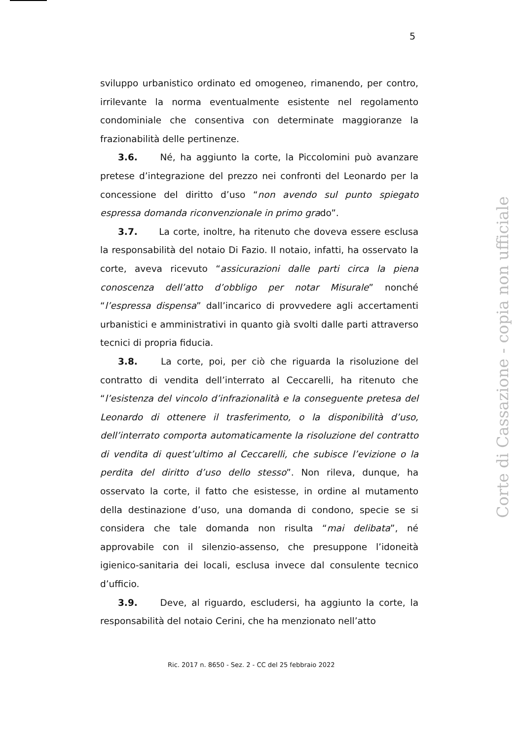5
sviluppo urbanistico ordinato ed omogeneo, rimanendo, per contro, irrilevante la norma eventualmente esistente nel regolamento condominiale che consentiva con determinate maggioranze la frazionabilità delle pertinenze.
3.6. Né, ha aggiunto la corte, la Piccolomini può avanzare pretese d’integrazione del prezzo nei confronti del Leonardo per la concessione del diritto d’uso “non avendo sul punto spiegato espressa domanda riconvenzionale in primo grado”.
3.7. La corte, inoltre, ha ritenuto che doveva essere esclusa la responsabilità del notaio Di Fazio. Il notaio, infatti, ha osservato la corte, aveva ricevuto “assicurazioni dalle parti circa la piena conoscenza dell’atto d’obbligo per notar Misurale” nonché “l’espressa dispensa” dall’incarico di provvedere agli accertamenti urbanistici e amministrativi in quanto già svolti dalle parti attraverso tecnici di propria fiducia.
3.8. La corte, poi, per ciò che riguarda la risoluzione del contratto di vendita dell’interrato al Ceccarelli, ha ritenuto che “l’esistenza del vincolo d’infrazionalità e la conseguente pretesa del Leonardo di ottenere il trasferimento, o la disponibilità d’uso, dell’interrato comporta automaticamente la risoluzione del contratto di vendita di quest’ultimo al Ceccarelli, che subisce l’evizione o la perdita del diritto d’uso dello stesso”. Non rileva, dunque, ha osservato la corte, il fatto che esistesse, in ordine al mutamento della destinazione d’uso, una domanda di condono, specie se si considera che tale domanda non risulta “mai delibata”, né approvabile con il silenzio-assenso, che presuppone l’idoneità igienico-sanitaria dei locali, esclusa invece dal consulente tecnico d’ufficio.
3.9. Deve, al riguardo, escludersi, ha aggiunto la corte, la responsabilità del notaio Cerini, che ha menzionato nell’atto
Ric. 2017 n. 8650 - Sez. 2 - CC del 25 febbraio 2022
Corte di Cassazione - copia non ufficiale